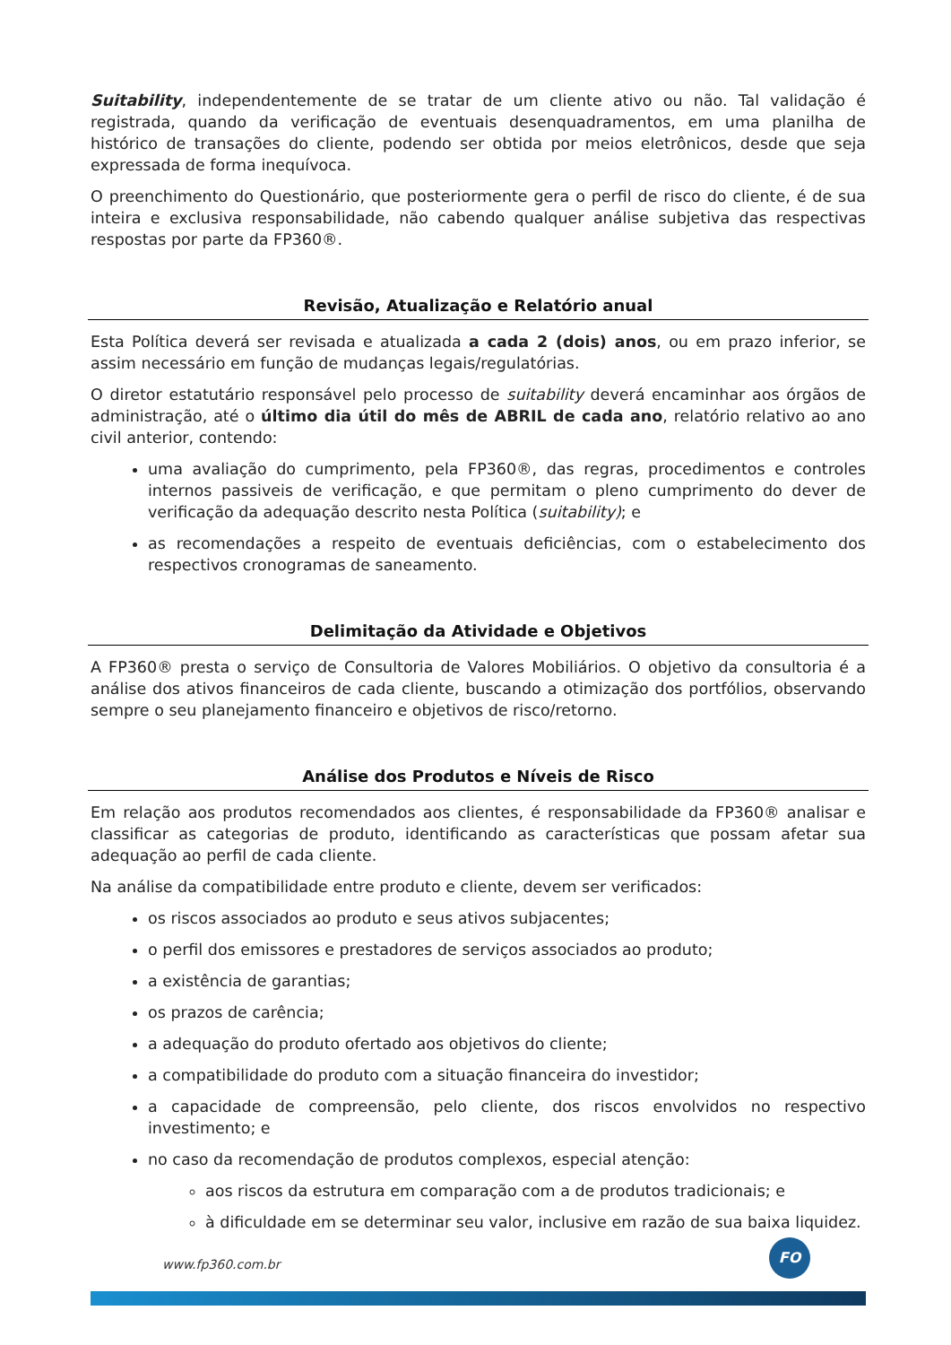Suitability, independentemente de se tratar de um cliente ativo ou não. Tal validação é registrada, quando da verificação de eventuais desenquadramentos, em uma planilha de histórico de transações do cliente, podendo ser obtida por meios eletrônicos, desde que seja expressada de forma inequívoca.
O preenchimento do Questionário, que posteriormente gera o perfil de risco do cliente, é de sua inteira e exclusiva responsabilidade, não cabendo qualquer análise subjetiva das respectivas respostas por parte da FP360®.
Revisão, Atualização e Relatório anual
Esta Política deverá ser revisada e atualizada a cada 2 (dois) anos, ou em prazo inferior, se assim necessário em função de mudanças legais/regulatórias.
O diretor estatutário responsável pelo processo de suitability deverá encaminhar aos órgãos de administração, até o último dia útil do mês de ABRIL de cada ano, relatório relativo ao ano civil anterior, contendo:
uma avaliação do cumprimento, pela FP360®, das regras, procedimentos e controles internos passiveis de verificação, e que permitam o pleno cumprimento do dever de verificação da adequação descrito nesta Política (suitability); e
as recomendações a respeito de eventuais deficiências, com o estabelecimento dos respectivos cronogramas de saneamento.
Delimitação da Atividade e Objetivos
A FP360® presta o serviço de Consultoria de Valores Mobiliários. O objetivo da consultoria é a análise dos ativos financeiros de cada cliente, buscando a otimização dos portfólios, observando sempre o seu planejamento financeiro e objetivos de risco/retorno.
Análise dos Produtos e Níveis de Risco
Em relação aos produtos recomendados aos clientes, é responsabilidade da FP360® analisar e classificar as categorias de produto, identificando as características que possam afetar sua adequação ao perfil de cada cliente.
Na análise da compatibilidade entre produto e cliente, devem ser verificados:
os riscos associados ao produto e seus ativos subjacentes;
o perfil dos emissores e prestadores de serviços associados ao produto;
a existência de garantias;
os prazos de carência;
a adequação do produto ofertado aos objetivos do cliente;
a compatibilidade do produto com a situação financeira do investidor;
a capacidade de compreensão, pelo cliente, dos riscos envolvidos no respectivo investimento; e
no caso da recomendação de produtos complexos, especial atenção:
aos riscos da estrutura em comparação com a de produtos tradicionais; e
à dificuldade em se determinar seu valor, inclusive em razão de sua baixa liquidez.
www.fp360.com.br
FO